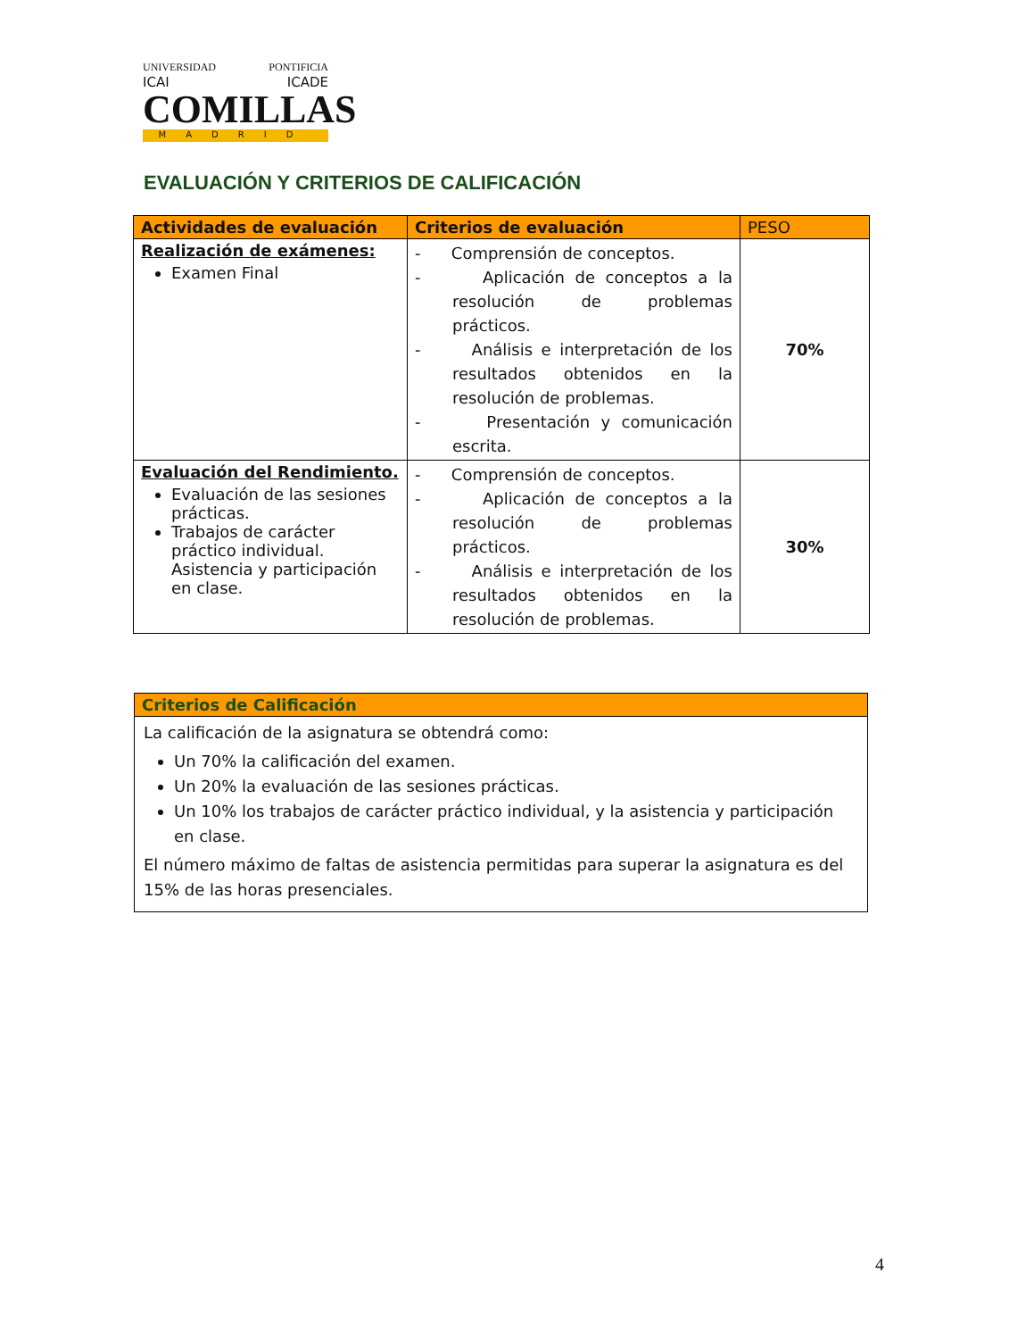UNIVERSIDAD PONTIFICIA
ICAI ICADE
COMILLAS
MADRID
EVALUACIÓN Y CRITERIOS DE CALIFICACIÓN
| Actividades de evaluación | Criterios de evaluación | PESO |
| --- | --- | --- |
| Realización de exámenes: Examen Final | - Comprensión de conceptos. - Aplicación de conceptos a la resolución de problemas prácticos. - Análisis e interpretación de los resultados obtenidos en la resolución de problemas. - Presentación y comunicación escrita. | 70% |
| Evaluación del Rendimiento. Evaluación de las sesiones prácticas. Trabajos de carácter práctico individual. Asistencia y participación en clase. | - Comprensión de conceptos. - Aplicación de conceptos a la resolución de problemas prácticos. - Análisis e interpretación de los resultados obtenidos en la resolución de problemas. | 30% |
| Criterios de Calificación |
| --- |
| La calificación de la asignatura se obtendrá como: Un 70% la calificación del examen. Un 20% la evaluación de las sesiones prácticas. Un 10% los trabajos de carácter práctico individual, y la asistencia y participación en clase. El número máximo de faltas de asistencia permitidas para superar la asignatura es del 15% de las horas presenciales. |
4